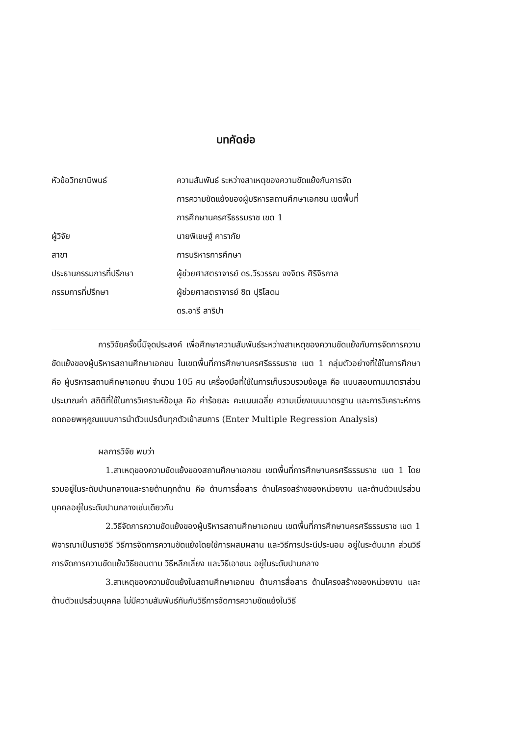บทคัดย่อ
| หัวข้อวิทยานิพนธ์ | ความสัมพันธ์ ระหว่างสาเหตุของความขัดแย้งกับการจัด การความขัดแย้งของผู้บริหารสถานศึกษาเอกชน เขตพื้นที่ การศึกษานครศรีธรรมราช เขต 1 |
| ผู้วิจัย | นายพิเชษฐ์ คารากัย |
| สาขา | การบริหารการศึกษา |
| ประธานกรรมการที่ปรึกษา | ผู้ช่วยศาสตราจารย์ ดร.วีรวรรณ จงจิตร ศิริจิรกาล |
| กรรมการที่ปรึกษา | ผู้ช่วยศาสตราจารย์ ชิต ปุริโสดม ดร.อารี สาริปา |
การวิจัยครั้งนี้มีจุดประสงค์ เพื่อศึกษาความสัมพันธ์ระหว่างสาเหตุของความขัดแย้งกับการจัดการความขัดแย้งของผู้บริหารสถานศึกษาเอกชน ในเขตพื้นที่การศึกษานครศรีธรรมราช เขต 1 กลุ่มตัวอย่างที่ใช้ในการศึกษาคือ ผู้บริหารสถานศึกษาเอกชน จำนวน 105 คน เครื่องมือที่ใช้ในการเก็บรวบรวมข้อมูล คือ แบบสอบถามมาตราส่วนประมาณค่า สถิติที่ใช้ในการวิเคราะห์ข้อมูล คือ ค่าร้อยละ คะแนนเฉลี่ย ความเบี่ยงเบนมาตรฐาน และการวิเคราะห์การถดถอยพหุคูณแบบการนำตัวแปรต้นทุกตัวเข้าสมการ (Enter Multiple Regression Analysis)
ผลการวิจัย พบว่า
1.สาเหตุของความขัดแย้งของสถานศึกษาเอกชน เขตพื้นที่การศึกษานครศรีธรรมราช เขต 1 โดยรวมอยู่ในระดับปานกลางและรายด้านทุกด้าน คือ ด้านการสื่อสาร ด้านโครงสร้างของหน่วยงาน และด้านตัวแปรส่วนบุคคลอยู่ในระดับปานกลางเช่นเดียวกัน
2.วิธีจัดการความขัดแย้งของผู้บริหารสถานศึกษาเอกชน เขตพื้นที่การศึกษานครศรีธรรมราช เขต 1 พิจารณาเป็นรายวิธี วิธีการจัดการความขัดแย้งโดยใช้การผสมผสาน และวิธีการประนีประนอม อยู่ในระดับมาก ส่วนวิธีการจัดการความขัดแย้งวิธียอมตาม วิธีหลีกเลี่ยง และวิธีเอาชนะ อยู่ในระดับปานกลาง
3.สาเหตุของความขัดแย้งในสถานศึกษาเอกชน ด้านการสื่อสาร ด้านโครงสร้างของหน่วยงาน และด้านตัวแปรส่วนบุคคล ไม่มีความสัมพันธ์กันกับวิธีการจัดการความขัดแย้งในวิธี